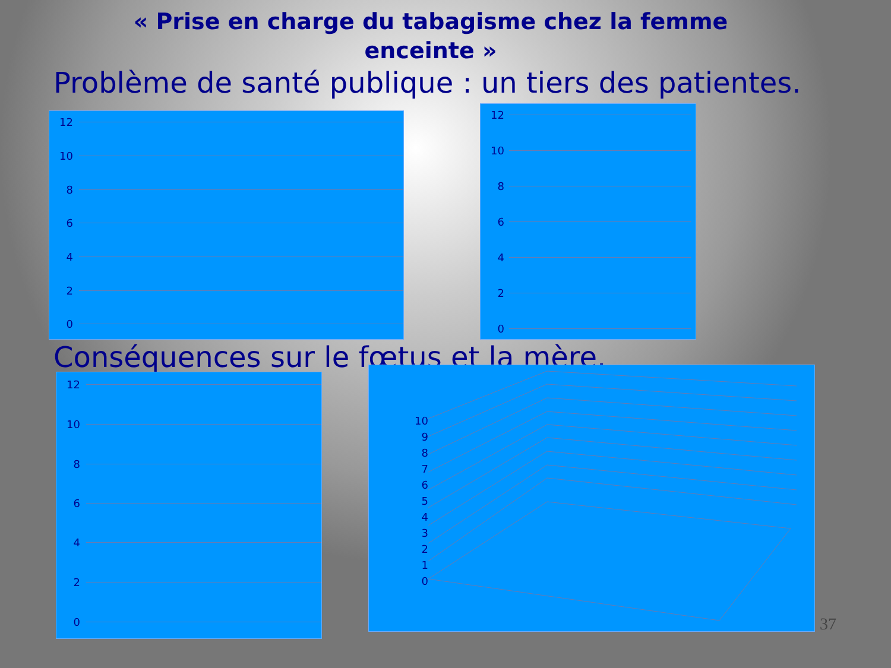« Prise en charge du tabagisme chez la femme
enceinte »
Problème de santé publique : un tiers des patientes.
12
10
8
6
4
2
0
12
10
8
6
4
2
0
Conséquences sur le fœtus et la mère.
12
10
8
6
4
2
0
10
9
8
7
6
5
4
3
2
1
0
37